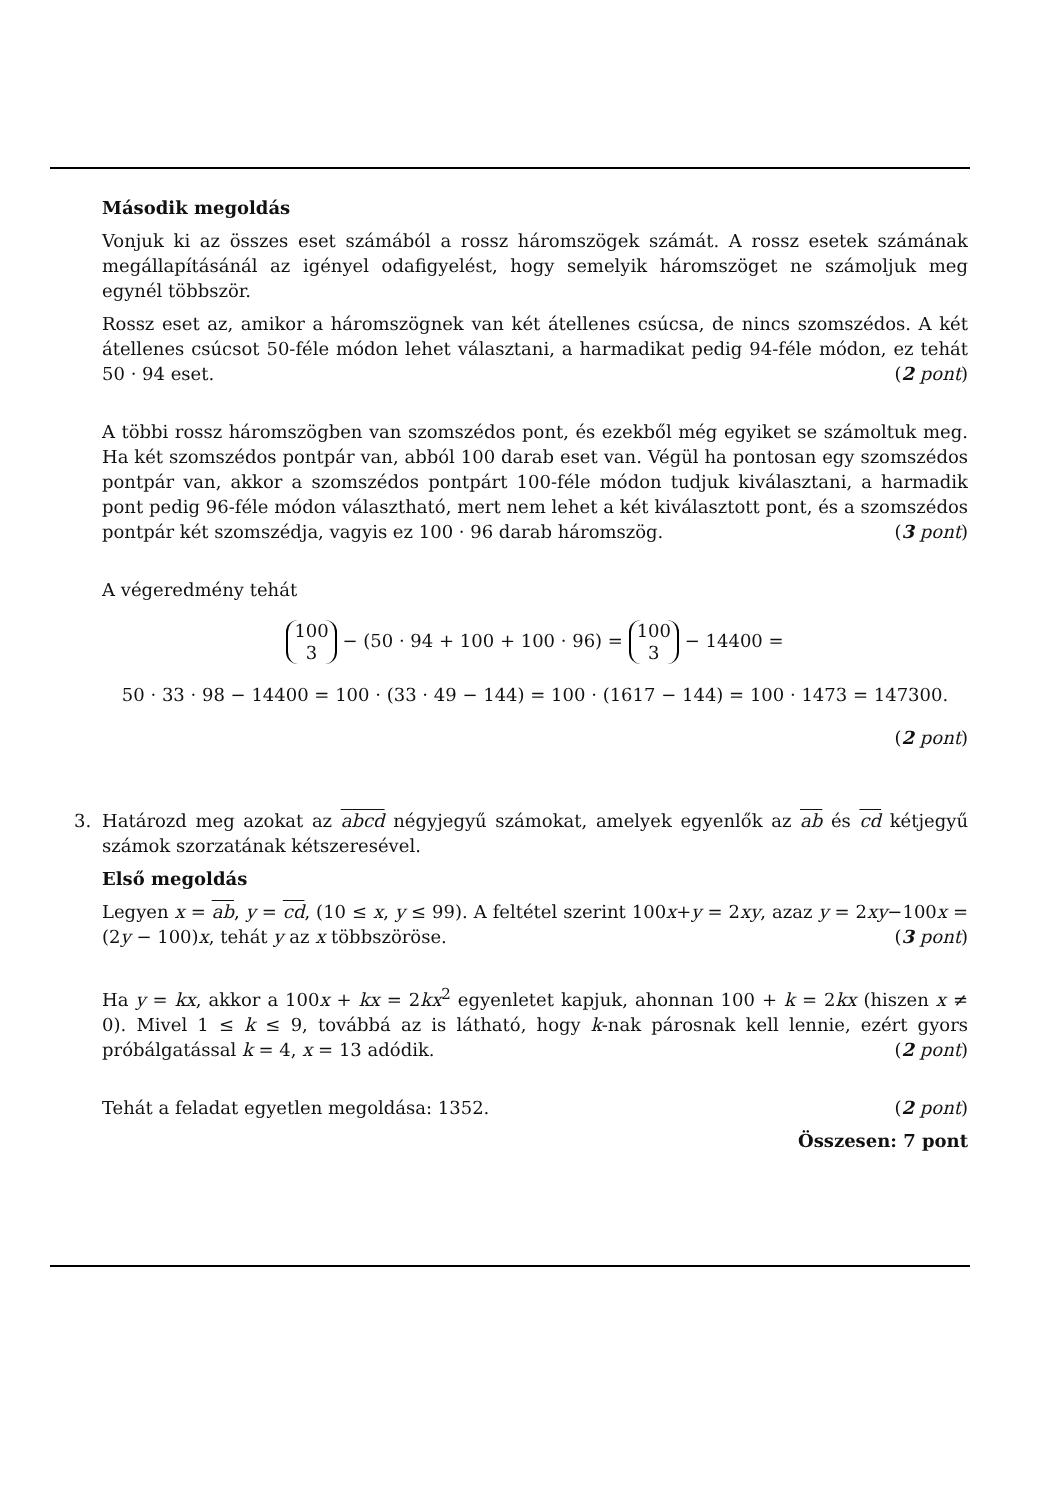Második megoldás
Vonjuk ki az összes eset számából a rossz háromszögek számát. A rossz esetek számának megállapításánál az igényel odafigyelést, hogy semelyik háromszöget ne számoljuk meg egynél többször.
Rossz eset az, amikor a háromszögnek van két átellenes csúcsa, de nincs szomszédos. A két átellenes csúcsot 50-féle módon lehet választani, a harmadikat pedig 94-féle módon, ez tehát 50 · 94 eset. (2 pont)
A többi rossz háromszögben van szomszédos pont, és ezekből még egyiket se számoltuk meg. Ha két szomszédos pontpár van, abból 100 darab eset van. Végül ha pontosan egy szomszédos pontpár van, akkor a szomszédos pontpárt 100-féle módon tudjuk kiválasztani, a harmadik pont pedig 96-féle módon választható, mert nem lehet a két kiválasztott pont, és a szomszédos pontpár két szomszédja, vagyis ez 100 · 96 darab háromszög. (3 pont)
A végeredmény tehát
100
3 − (50 · 94 + 100 + 100 · 96) = 100
3 − 14400 =
50 · 33 · 98 − 14400 = 100 · (33 · 49 − 144) = 100 · (1617 − 144) = 100 · 1473 = 147300.
(2 pont)
3. Határozd meg azokat az abcd négyjegyű számokat, amelyek egyenlők az ab és cd kétjegyű számok szorzatának kétszeresével.
Első megoldás
Legyen x = ab, y = cd, (10 ≤ x, y ≤ 99). A feltétel szerint 100x+y = 2xy, azaz y = 2xy−100x = (2y − 100)x, tehát y az x többszöröse. (3 pont)
Ha y = kx, akkor a 100x + kx = 2kx<sup>2</sup> egyenletet kapjuk, ahonnan 100 + k = 2kx (hiszen x ≠ 0). Mivel 1 ≤ k ≤ 9, továbbá az is látható, hogy k-nak párosnak kell lennie, ezért gyors próbálgatással k = 4, x = 13 adódik. (2 pont)
Tehát a feladat egyetlen megoldása: 1352. (2 pont)
Összesen: 7 pont